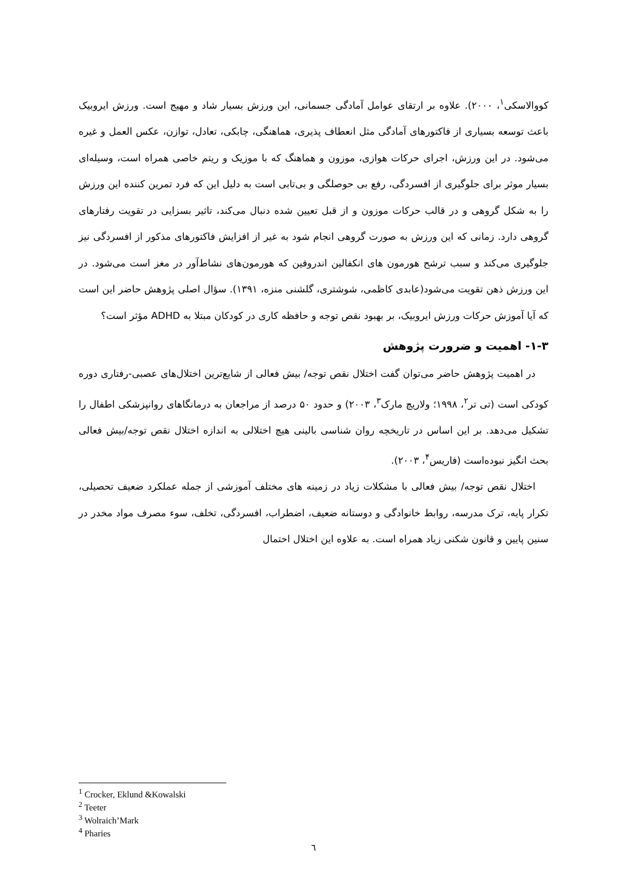کووالاسکی<sup>۱</sup>، ۲۰۰۰). علاوه بر ارتقای عوامل آمادگی جسمانی، این ورزش بسیار شاد و مهیج است. ورزش ایروبیک باعث توسعه بسیاری از فاکتورهای آمادگی مثل انعطاف پذیری، هماهنگی، چابکی، تعادل، توازن، عکس العمل و غیره می‌شود. در این ورزش، اجرای حرکات هوازی، موزون و هماهنگ که با موزیک و ریتم خاصی همراه است، وسیله‌ای بسیار موثر برای جلوگیری از افسردگی، رفع بی حوصلگی و بی‌تابی است به دلیل این که فرد تمرین کننده این ورزش را به شکل گروهی و در قالب حرکات موزون و از قبل تعیین شده دنبال می‌کند، تاثیر بسزایی در تقویت رفتارهای گروهی دارد. زمانی که این ورزش به صورت گروهی انجام شود به غیر از افزایش فاکتورهای مذکور از افسردگی نیز جلوگیری می‌کند و سبب ترشح هورمون های انکفالین اندروفین که هورمون‌های نشاط‌آور در مغز است می‌شود. در این ورزش ذهن تقویت می‌شود(عابدی کاظمی، شوشتری، گلشنی منزه، ۱۳۹۱). سؤال اصلی پژوهش حاضر این است که آیا آموزش حرکات ورزش ایروبیک، بر بهبود نقص توجه و حافظه کاری در کودکان مبتلا به ADHD مؤثر است؟
۱-۳- اهمیت و ضرورت پژوهش
در اهمیت پژوهش حاضر می‌توان گفت اختلال نقص توجه/ بیش فعالی از شایع‌ترین اختلال‌های عصبی-رفتاری دوره کودکی است (تی تر<sup>۲</sup>، ۱۹۹۸؛ ولاریچ مارک<sup>۳</sup>، ۲۰۰۳) و حدود ۵۰ درصد از مراجعان به درمانگاهای روانپزشکی اطفال را تشکیل می‌دهد. بر این اساس در تاریخچه روان شناسی بالینی هیچ اختلالی به اندازه اختلال نقص توجه/بیش فعالی بحث انگیز نبوده‌است (فاریس<sup>۴</sup>، ۲۰۰۳).
اختلال نقص توجه/ بیش فعالی با مشکلات زیاد در زمینه های مختلف آموزشی از جمله عملکرد ضعیف تحصیلی، تکرار پایه، ترک مدرسه، روابط خانوادگی و دوستانه ضعیف، اضطراب، افسردگی، تخلف، سوء مصرف مواد مخدر در سنین پایین و قانون شکنی زیاد همراه است. به علاوه این اختلال احتمال
<sup>1</sup> Crocker, Eklund &Kowalski
<sup>2</sup> Teeter
<sup>3</sup> Wolraich’Mark
<sup>4</sup> Pharies
٦